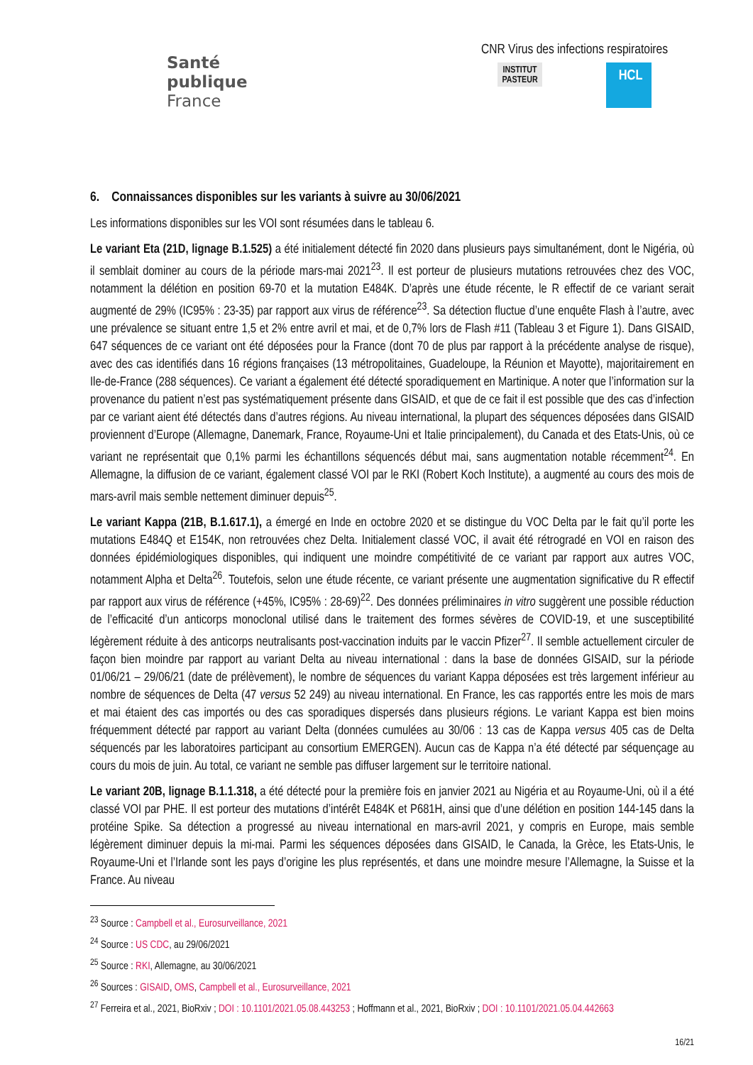Santé
publique
France
CNR Virus des infections respiratoires
INSTITUT
PASTEUR
HCL
6. Connaissances disponibles sur les variants à suivre au 30/06/2021
Les informations disponibles sur les VOI sont résumées dans le tableau 6.
Le variant Eta (21D, lignage B.1.525) a été initialement détecté fin 2020 dans plusieurs pays simultanément, dont le Nigéria, où il semblait dominer au cours de la période mars-mai 2021<sup>23</sup>. Il est porteur de plusieurs mutations retrouvées chez des VOC, notamment la délétion en position 69-70 et la mutation E484K. D’après une étude récente, le R effectif de ce variant serait augmenté de 29% (IC95% : 23-35) par rapport aux virus de référence<sup>23</sup>. Sa détection fluctue d’une enquête Flash à l’autre, avec une prévalence se situant entre 1,5 et 2% entre avril et mai, et de 0,7% lors de Flash #11 (Tableau 3 et Figure 1). Dans GISAID, 647 séquences de ce variant ont été déposées pour la France (dont 70 de plus par rapport à la précédente analyse de risque), avec des cas identifiés dans 16 régions françaises (13 métropolitaines, Guadeloupe, la Réunion et Mayotte), majoritairement en Ile-de-France (288 séquences). Ce variant a également été détecté sporadiquement en Martinique. A noter que l’information sur la provenance du patient n’est pas systématiquement présente dans GISAID, et que de ce fait il est possible que des cas d’infection par ce variant aient été détectés dans d’autres régions. Au niveau international, la plupart des séquences déposées dans GISAID proviennent d’Europe (Allemagne, Danemark, France, Royaume-Uni et Italie principalement), du Canada et des Etats-Unis, où ce variant ne représentait que 0,1% parmi les échantillons séquencés début mai, sans augmentation notable récemment<sup>24</sup>. En Allemagne, la diffusion de ce variant, également classé VOI par le RKI (Robert Koch Institute), a augmenté au cours des mois de mars-avril mais semble nettement diminuer depuis<sup>25</sup>.
Le variant Kappa (21B, B.1.617.1), a émergé en Inde en octobre 2020 et se distingue du VOC Delta par le fait qu’il porte les mutations E484Q et E154K, non retrouvées chez Delta. Initialement classé VOC, il avait été rétrogradé en VOI en raison des données épidémiologiques disponibles, qui indiquent une moindre compétitivité de ce variant par rapport aux autres VOC, notamment Alpha et Delta<sup>26</sup>. Toutefois, selon une étude récente, ce variant présente une augmentation significative du R effectif par rapport aux virus de référence (+45%, IC95% : 28-69)<sup>22</sup>. Des données préliminaires in vitro suggèrent une possible réduction de l’efficacité d’un anticorps monoclonal utilisé dans le traitement des formes sévères de COVID-19, et une susceptibilité légèrement réduite à des anticorps neutralisants post-vaccination induits par le vaccin Pfizer<sup>27</sup>. Il semble actuellement circuler de façon bien moindre par rapport au variant Delta au niveau international : dans la base de données GISAID, sur la période 01/06/21 – 29/06/21 (date de prélèvement), le nombre de séquences du variant Kappa déposées est très largement inférieur au nombre de séquences de Delta (47 versus 52 249) au niveau international. En France, les cas rapportés entre les mois de mars et mai étaient des cas importés ou des cas sporadiques dispersés dans plusieurs régions. Le variant Kappa est bien moins fréquemment détecté par rapport au variant Delta (données cumulées au 30/06 : 13 cas de Kappa versus 405 cas de Delta séquencés par les laboratoires participant au consortium EMERGEN). Aucun cas de Kappa n’a été détecté par séquençage au cours du mois de juin. Au total, ce variant ne semble pas diffuser largement sur le territoire national.
Le variant 20B, lignage B.1.1.318, a été détecté pour la première fois en janvier 2021 au Nigéria et au Royaume-Uni, où il a été classé VOI par PHE. Il est porteur des mutations d’intérêt E484K et P681H, ainsi que d’une délétion en position 144-145 dans la protéine Spike. Sa détection a progressé au niveau international en mars-avril 2021, y compris en Europe, mais semble légèrement diminuer depuis la mi-mai. Parmi les séquences déposées dans GISAID, le Canada, la Grèce, les Etats-Unis, le Royaume-Uni et l’Irlande sont les pays d’origine les plus représentés, et dans une moindre mesure l’Allemagne, la Suisse et la France. Au niveau
<sup>23</sup> Source : Campbell et al., Eurosurveillance, 2021
<sup>24</sup> Source : US CDC, au 29/06/2021
<sup>25</sup> Source : RKI, Allemagne, au 30/06/2021
<sup>26</sup> Sources : GISAID, OMS, Campbell et al., Eurosurveillance, 2021
<sup>27</sup> Ferreira et al., 2021, BioRxiv ; DOI : 10.1101/2021.05.08.443253 ; Hoffmann et al., 2021, BioRxiv ; DOI : 10.1101/2021.05.04.442663
16/21